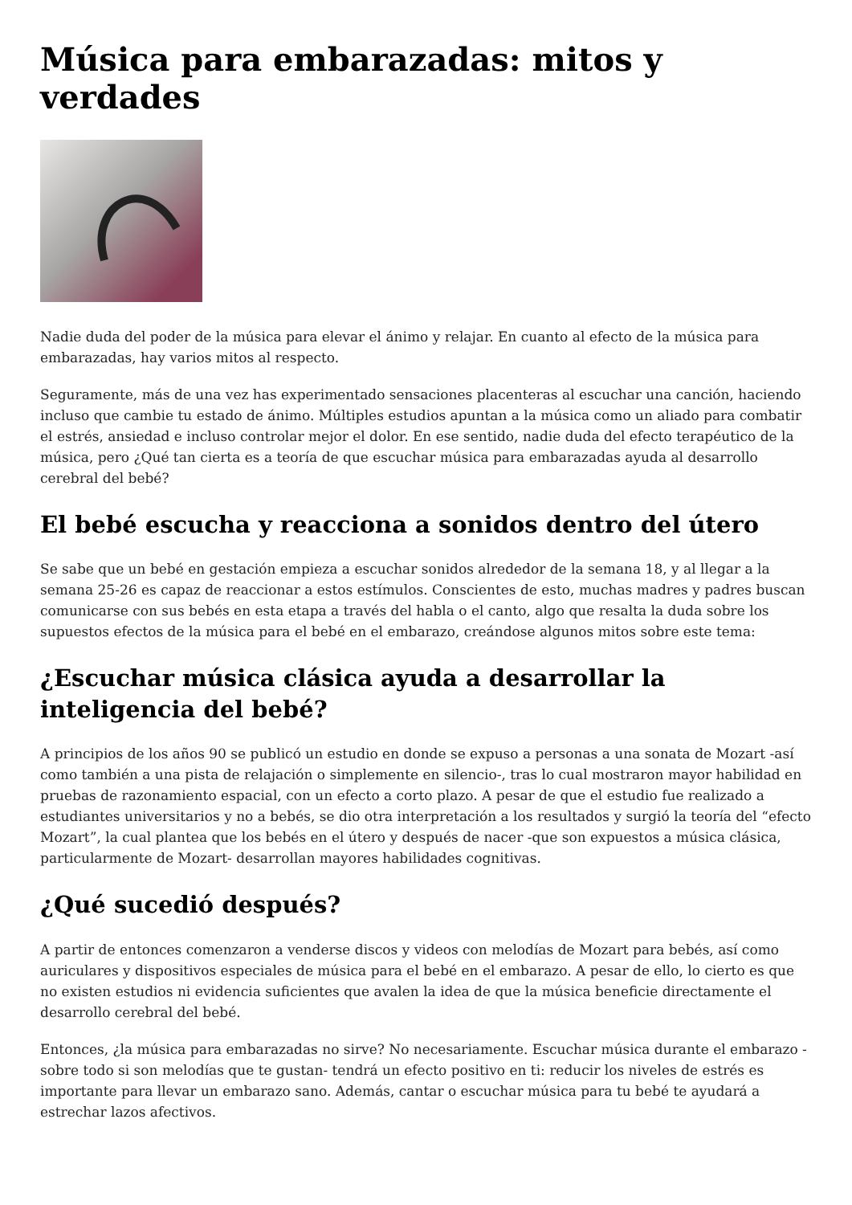Música para embarazadas: mitos y verdades
Nadie duda del poder de la música para elevar el ánimo y relajar. En cuanto al efecto de la música para embarazadas, hay varios mitos al respecto.
Seguramente, más de una vez has experimentado sensaciones placenteras al escuchar una canción, haciendo incluso que cambie tu estado de ánimo. Múltiples estudios apuntan a la música como un aliado para combatir el estrés, ansiedad e incluso controlar mejor el dolor. En ese sentido, nadie duda del efecto terapéutico de la música, pero ¿Qué tan cierta es a teoría de que escuchar música para embarazadas ayuda al desarrollo cerebral del bebé?
El bebé escucha y reacciona a sonidos dentro del útero
Se sabe que un bebé en gestación empieza a escuchar sonidos alrededor de la semana 18, y al llegar a la semana 25-26 es capaz de reaccionar a estos estímulos. Conscientes de esto, muchas madres y padres buscan comunicarse con sus bebés en esta etapa a través del habla o el canto, algo que resalta la duda sobre los supuestos efectos de la música para el bebé en el embarazo, creándose algunos mitos sobre este tema:
¿Escuchar música clásica ayuda a desarrollar la inteligencia del bebé?
A principios de los años 90 se publicó un estudio en donde se expuso a personas a una sonata de Mozart -así como también a una pista de relajación o simplemente en silencio-, tras lo cual mostraron mayor habilidad en pruebas de razonamiento espacial, con un efecto a corto plazo. A pesar de que el estudio fue realizado a estudiantes universitarios y no a bebés, se dio otra interpretación a los resultados y surgió la teoría del “efecto Mozart”, la cual plantea que los bebés en el útero y después de nacer -que son expuestos a música clásica, particularmente de Mozart- desarrollan mayores habilidades cognitivas.
¿Qué sucedió después?
A partir de entonces comenzaron a venderse discos y videos con melodías de Mozart para bebés, así como auriculares y dispositivos especiales de música para el bebé en el embarazo. A pesar de ello, lo cierto es que no existen estudios ni evidencia suficientes que avalen la idea de que la música beneficie directamente el desarrollo cerebral del bebé.
Entonces, ¿la música para embarazadas no sirve? No necesariamente. Escuchar música durante el embarazo -sobre todo si son melodías que te gustan- tendrá un efecto positivo en ti: reducir los niveles de estrés es importante para llevar un embarazo sano. Además, cantar o escuchar música para tu bebé te ayudará a estrechar lazos afectivos.